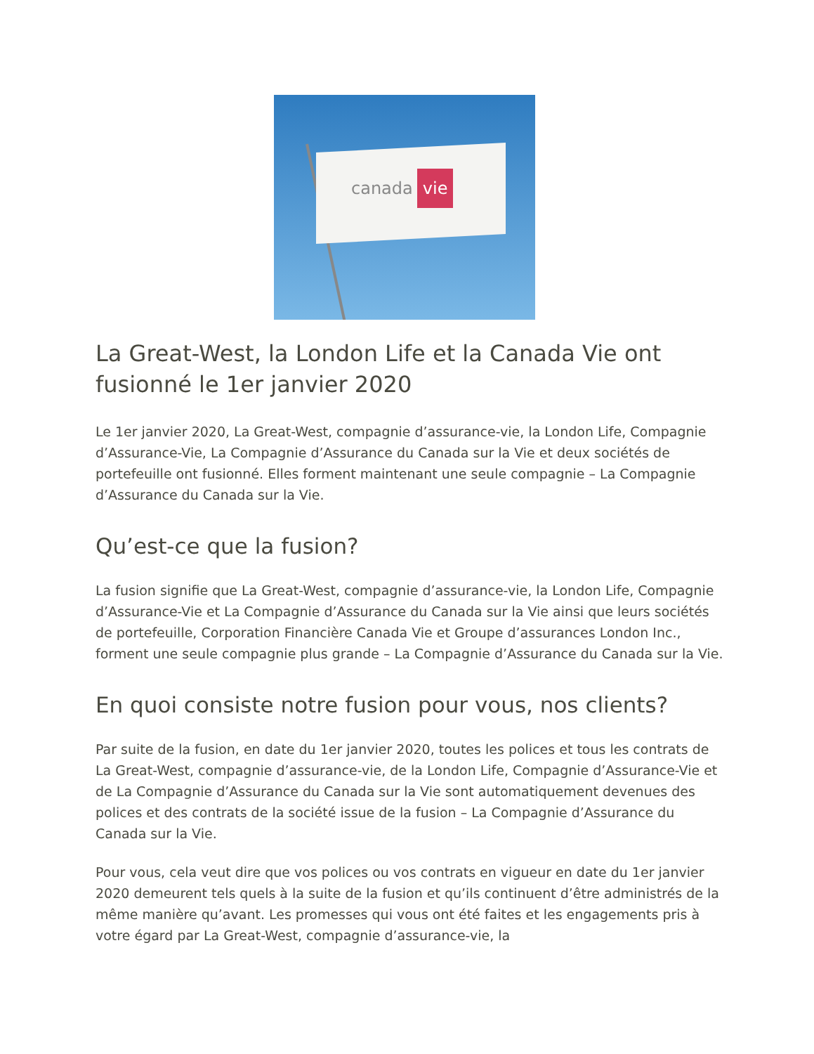canada vie
La Great-West, la London Life et la Canada Vie ont fusionné le 1er janvier 2020
Le 1er janvier 2020, La Great-West, compagnie d’assurance-vie, la London Life, Compagnie d’Assurance-Vie, La Compagnie d’Assurance du Canada sur la Vie et deux sociétés de portefeuille ont fusionné. Elles forment maintenant une seule compagnie – La Compagnie d’Assurance du Canada sur la Vie.
Qu’est-ce que la fusion?
La fusion signifie que La Great-West, compagnie d’assurance-vie, la London Life, Compagnie d’Assurance-Vie et La Compagnie d’Assurance du Canada sur la Vie ainsi que leurs sociétés de portefeuille, Corporation Financière Canada Vie et Groupe d’assurances London Inc., forment une seule compagnie plus grande – La Compagnie d’Assurance du Canada sur la Vie.
En quoi consiste notre fusion pour vous, nos clients?
Par suite de la fusion, en date du 1er janvier 2020, toutes les polices et tous les contrats de La Great-West, compagnie d’assurance-vie, de la London Life, Compagnie d’Assurance-Vie et de La Compagnie d’Assurance du Canada sur la Vie sont automatiquement devenues des polices et des contrats de la société issue de la fusion – La Compagnie d’Assurance du Canada sur la Vie.
Pour vous, cela veut dire que vos polices ou vos contrats en vigueur en date du 1er janvier 2020 demeurent tels quels à la suite de la fusion et qu’ils continuent d’être administrés de la même manière qu’avant. Les promesses qui vous ont été faites et les engagements pris à votre égard par La Great-West, compagnie d’assurance-vie, la